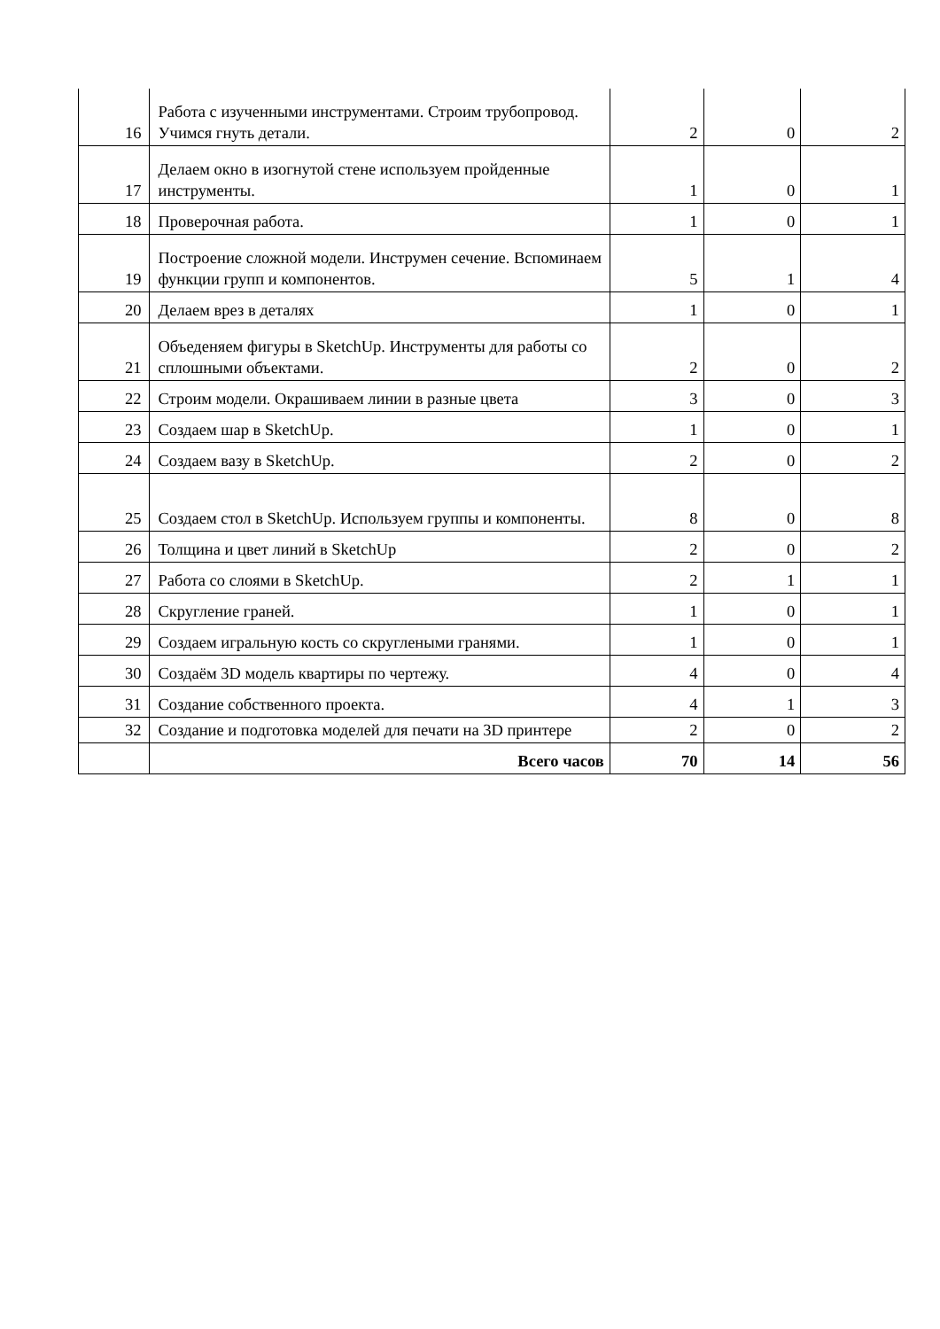| 16 | Работа с изученными инструментами. Строим трубопровод. Учимся гнуть детали. | 2 | 0 | 2 |
| 17 | Делаем окно в изогнутой стене используем пройденные инструменты. | 1 | 0 | 1 |
| 18 | Проверочная работа. | 1 | 0 | 1 |
| 19 | Построение сложной модели. Инструмен сечение. Вспоминаем функции групп и компонентов. | 5 | 1 | 4 |
| 20 | Делаем врез в деталях | 1 | 0 | 1 |
| 21 | Объеденяем фигуры в SketchUp. Инструменты для работы со сплошными объектами. | 2 | 0 | 2 |
| 22 | Строим модели. Окрашиваем линии в разные цвета | 3 | 0 | 3 |
| 23 | Создаем шар в SketchUp. | 1 | 0 | 1 |
| 24 | Создаем вазу в SketchUp. | 2 | 0 | 2 |
| 25 | Создаем стол в SketchUp. Используем группы и компоненты. | 8 | 0 | 8 |
| 26 | Толщина и цвет линий в SketchUp | 2 | 0 | 2 |
| 27 | Работа со слоями в SketchUp. | 2 | 1 | 1 |
| 28 | Скругление граней. | 1 | 0 | 1 |
| 29 | Создаем игральную кость со скруглеными гранями. | 1 | 0 | 1 |
| 30 | Создаём 3D модель квартиры по чертежу. | 4 | 0 | 4 |
| 31 | Создание собственного проекта. | 4 | 1 | 3 |
| 32 | Создание и подготовка моделей для печати на 3D принтере | 2 | 0 | 2 |
| | Всего часов | 70 | 14 | 56 |